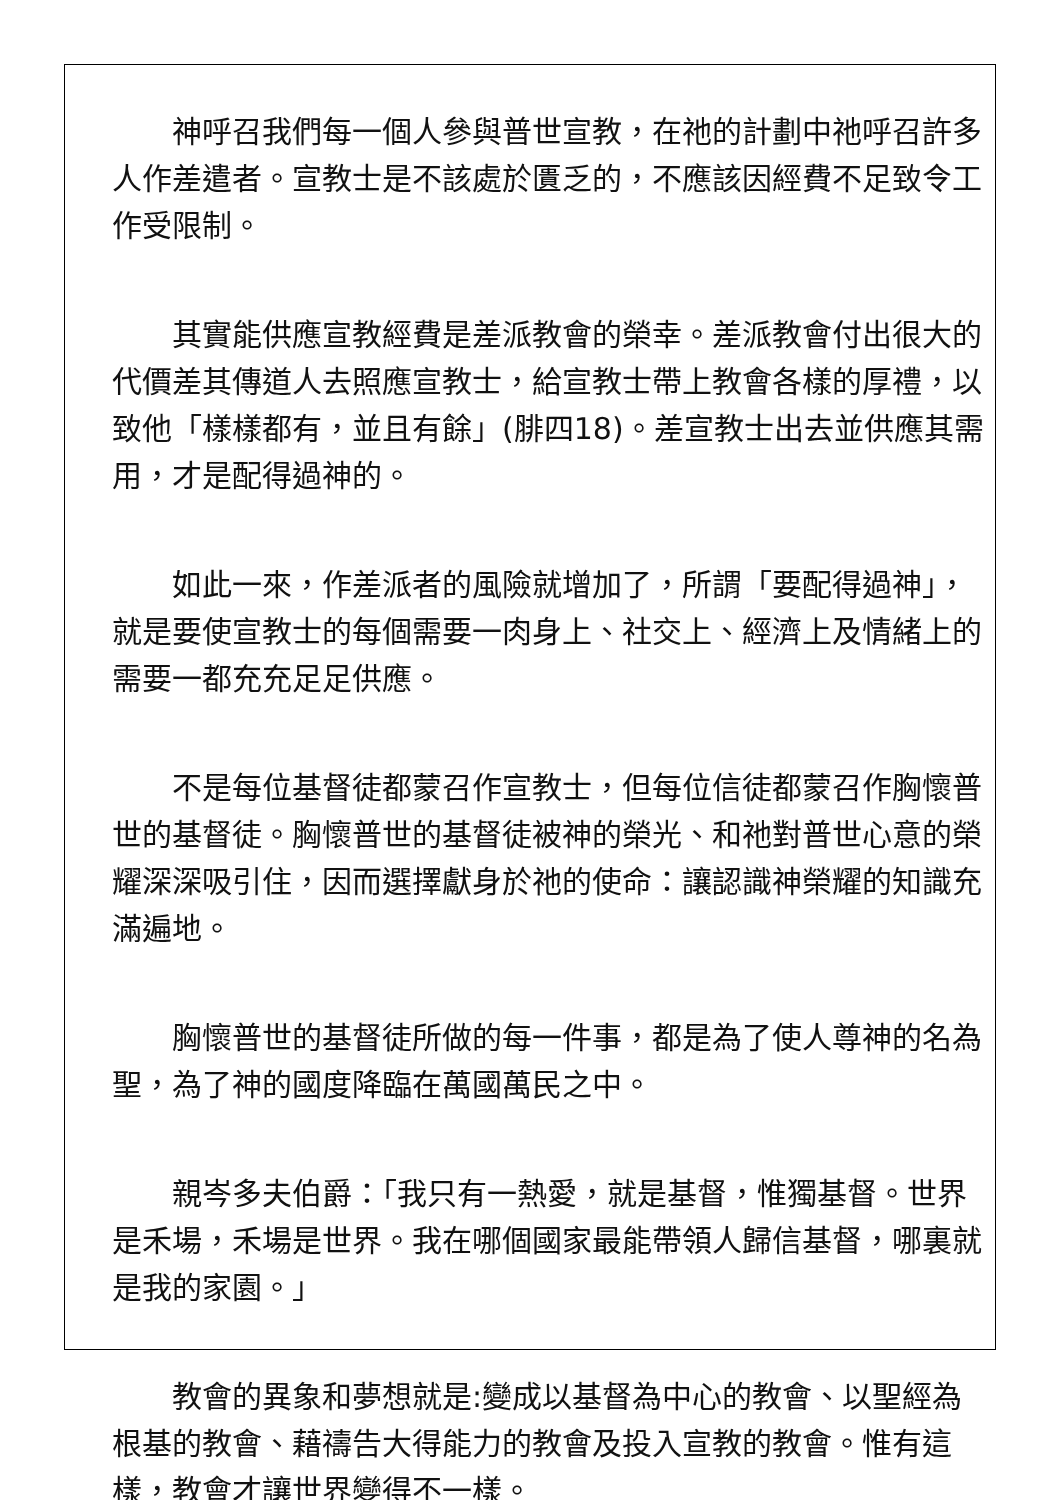神呼召我們每一個人參與普世宣教，在祂的計劃中祂呼召許多人作差遣者。宣教士是不該處於匱乏的，不應該因經費不足致令工作受限制。
其實能供應宣教經費是差派教會的榮幸。差派教會付出很大的代價差其傳道人去照應宣教士，給宣教士帶上教會各樣的厚禮，以致他「樣樣都有，並且有餘」(腓四18)。差宣教士出去並供應其需用，才是配得過神的。
如此一來，作差派者的風險就增加了，所謂「要配得過神」，就是要使宣教士的每個需要一肉身上、社交上、經濟上及情緒上的需要一都充充足足供應。
不是每位基督徒都蒙召作宣教士，但每位信徒都蒙召作胸懷普世的基督徒。胸懷普世的基督徒被神的榮光、和祂對普世心意的榮耀深深吸引住，因而選擇獻身於祂的使命：讓認識神榮耀的知識充滿遍地。
胸懷普世的基督徒所做的每一件事，都是為了使人尊神的名為聖，為了神的國度降臨在萬國萬民之中。
親岑多夫伯爵：「我只有一熱愛，就是基督，惟獨基督。世界是禾場，禾場是世界。我在哪個國家最能帶領人歸信基督，哪裏就是我的家園。」
教會的異象和夢想就是:變成以基督為中心的教會、以聖經為根基的教會、藉禱告大得能力的教會及投入宣教的教會。惟有這樣，教會才讓世界變得不一樣。